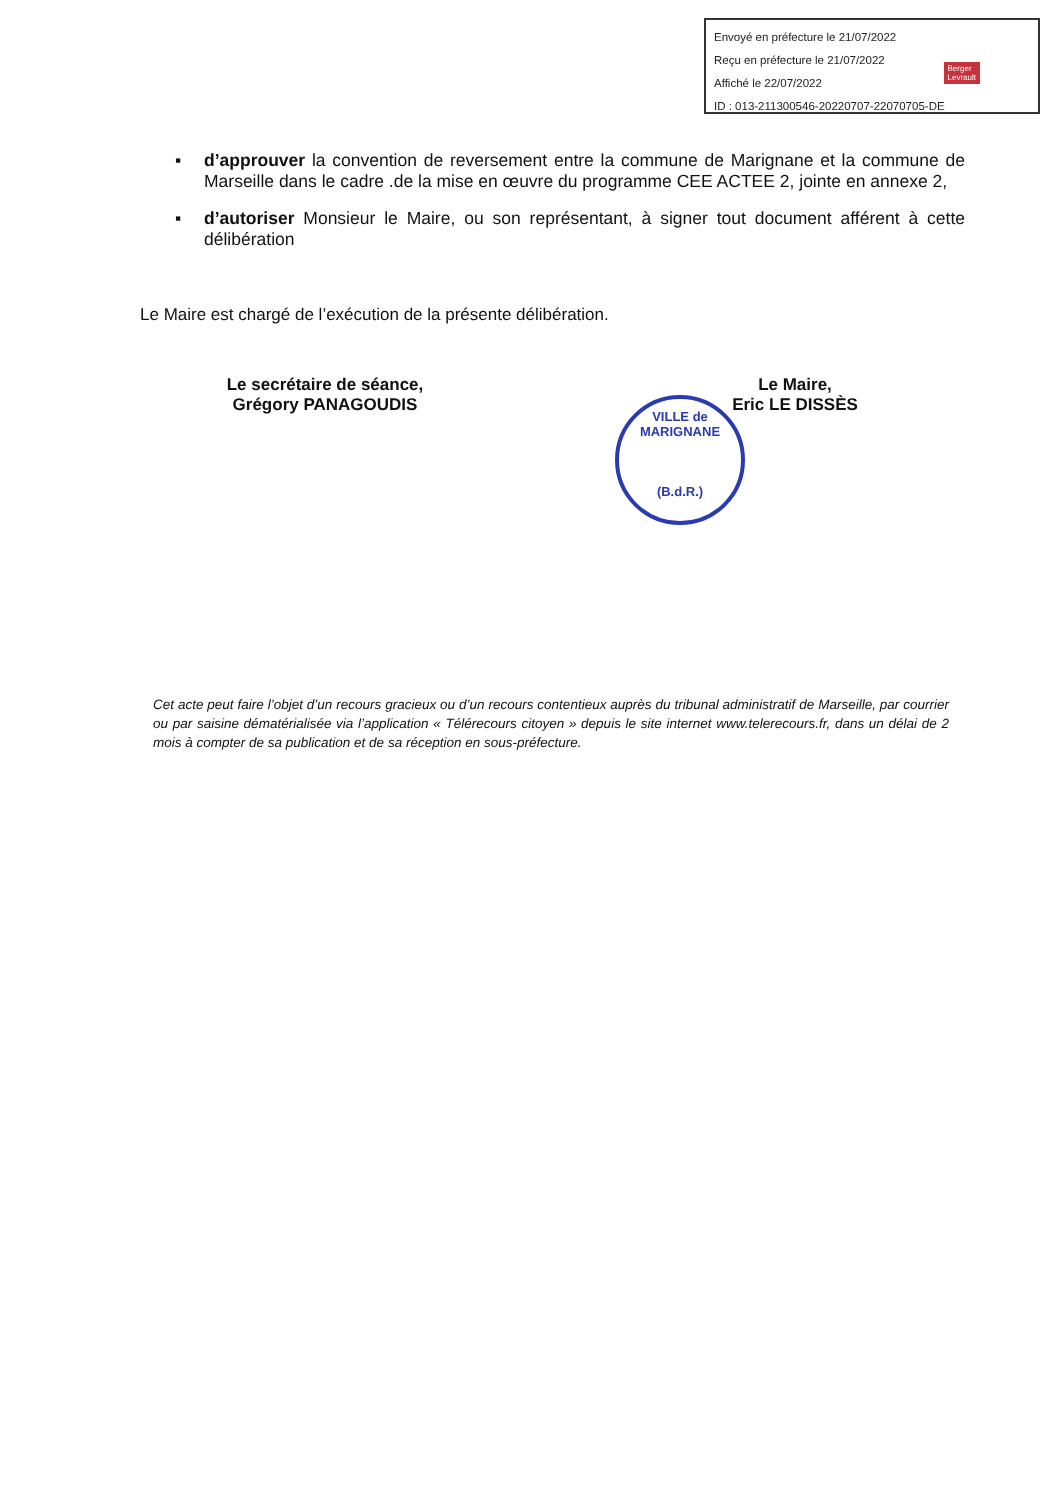Envoyé en préfecture le 21/07/2022
Reçu en préfecture le 21/07/2022
Affiché le 22/07/2022
ID : 013-211300546-20220707-22070705-DE
Berger
Levrault
▪ d’approuver la convention de reversement entre la commune de Marignane et la commune de Marseille dans le cadre .de la mise en œuvre du programme CEE ACTEE 2, jointe en annexe 2,
▪ d’autoriser Monsieur le Maire, ou son représentant, à signer tout document afférent à cette délibération
Le Maire est chargé de l’exécution de la présente délibération.
Le secrétaire de séance,
Grégory PANAGOUDIS
Le Maire,
Eric LE DISSÈS
VILLE de MARIGNANE
(B.d.R.)
Cet acte peut faire l’objet d’un recours gracieux ou d’un recours contentieux auprès du tribunal administratif de Marseille, par courrier ou par saisine dématérialisée via l’application « Télérecours citoyen » depuis le site internet www.telerecours.fr, dans un délai de 2 mois à compter de sa publication et de sa réception en sous-préfecture.